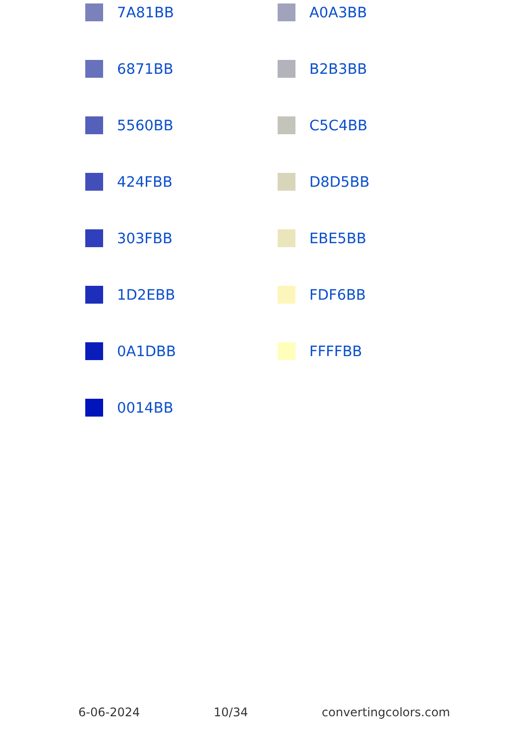7A81BB A0A3BB
6871BB B2B3BB
5560BB C5C4BB
424FBB D8D5BB
303FBB EBE5BB
1D2EBB FDF6BB
0A1DBB FFFFBB
0014BB
6-06-2024 10/34 convertingcolors.com